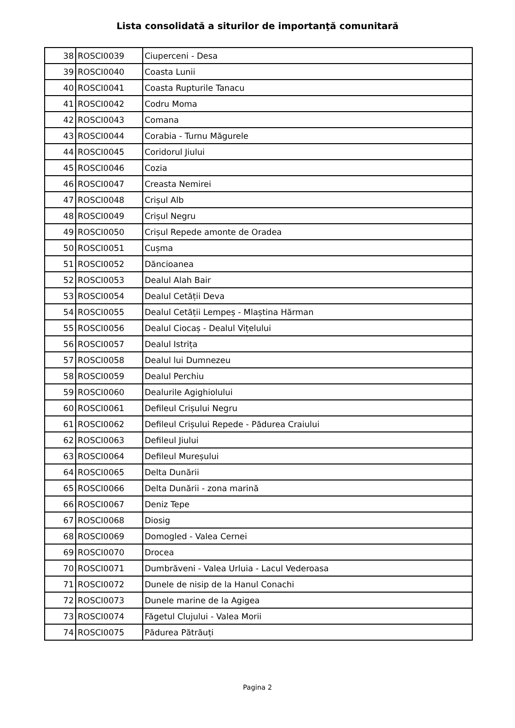Lista consolidată a siturilor de importanţă comunitară
| 38 | ROSCI0039 | Ciuperceni - Desa |
| 39 | ROSCI0040 | Coasta Lunii |
| 40 | ROSCI0041 | Coasta Rupturile Tanacu |
| 41 | ROSCI0042 | Codru Moma |
| 42 | ROSCI0043 | Comana |
| 43 | ROSCI0044 | Corabia - Turnu Măgurele |
| 44 | ROSCI0045 | Coridorul Jiului |
| 45 | ROSCI0046 | Cozia |
| 46 | ROSCI0047 | Creasta Nemirei |
| 47 | ROSCI0048 | Crișul Alb |
| 48 | ROSCI0049 | Crișul Negru |
| 49 | ROSCI0050 | Crișul Repede amonte de Oradea |
| 50 | ROSCI0051 | Cușma |
| 51 | ROSCI0052 | Dăncioanea |
| 52 | ROSCI0053 | Dealul Alah Bair |
| 53 | ROSCI0054 | Dealul Cetății Deva |
| 54 | ROSCI0055 | Dealul Cetății Lempeș - Mlaștina Hărman |
| 55 | ROSCI0056 | Dealul Ciocaș - Dealul Vițelului |
| 56 | ROSCI0057 | Dealul Istrița |
| 57 | ROSCI0058 | Dealul lui Dumnezeu |
| 58 | ROSCI0059 | Dealul Perchiu |
| 59 | ROSCI0060 | Dealurile Agighiolului |
| 60 | ROSCI0061 | Defileul Crișului Negru |
| 61 | ROSCI0062 | Defileul Crișului Repede - Pădurea Craiului |
| 62 | ROSCI0063 | Defileul Jiului |
| 63 | ROSCI0064 | Defileul Mureșului |
| 64 | ROSCI0065 | Delta Dunării |
| 65 | ROSCI0066 | Delta Dunării - zona marină |
| 66 | ROSCI0067 | Deniz Tepe |
| 67 | ROSCI0068 | Diosig |
| 68 | ROSCI0069 | Domogled - Valea Cernei |
| 69 | ROSCI0070 | Drocea |
| 70 | ROSCI0071 | Dumbrăveni - Valea Urluia - Lacul Vederoasa |
| 71 | ROSCI0072 | Dunele de nisip de la Hanul Conachi |
| 72 | ROSCI0073 | Dunele marine de la Agigea |
| 73 | ROSCI0074 | Făgetul Clujului - Valea Morii |
| 74 | ROSCI0075 | Pădurea Pătrăuți |
Pagina 2